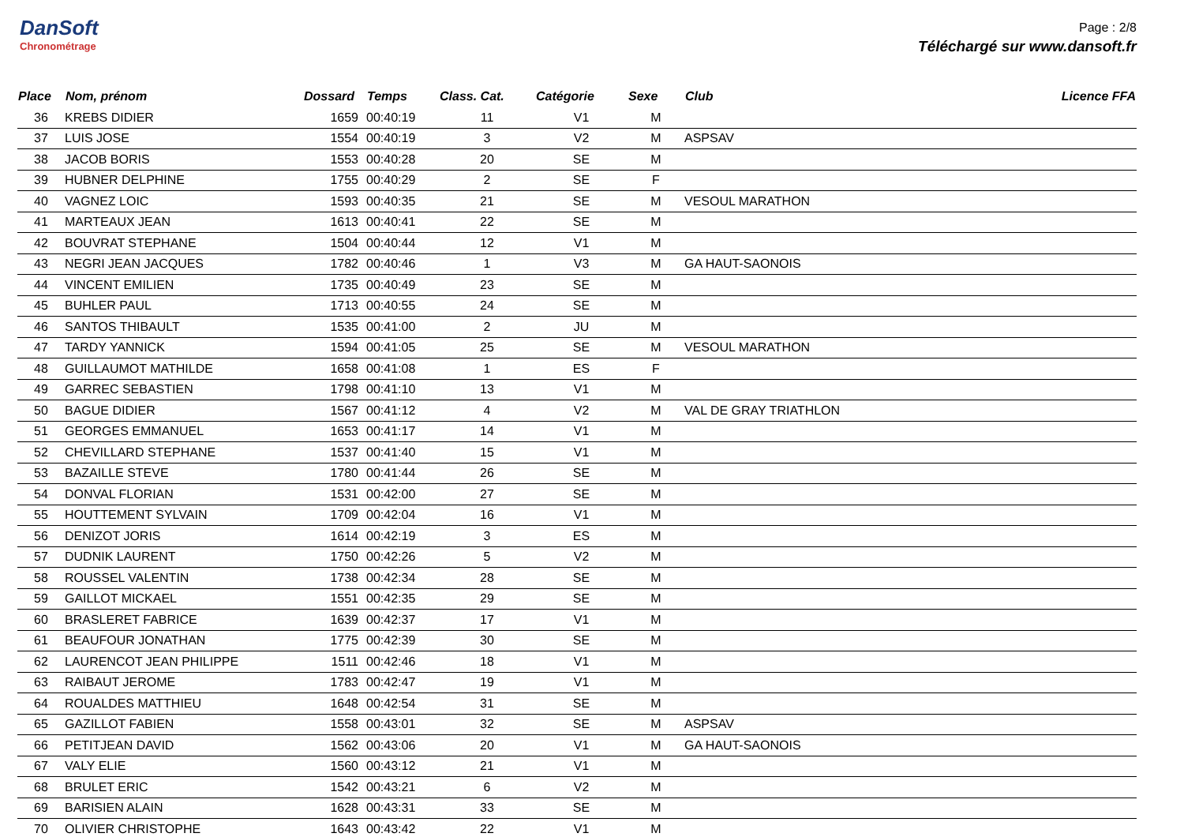DanSoft
Chronométrage
Page : 2/8
Téléchargé sur www.dansoft.fr
| Place | Nom, prénom | Dossard | Temps | Class. Cat. | Catégorie | Sexe | Club | Licence FFA |
| --- | --- | --- | --- | --- | --- | --- | --- | --- |
| 36 | KREBS DIDIER | 1659 | 00:40:19 | 11 | V1 | M | | |
| 37 | LUIS JOSE | 1554 | 00:40:19 | 3 | V2 | M | ASPSAV | |
| 38 | JACOB BORIS | 1553 | 00:40:28 | 20 | SE | M | | |
| 39 | HUBNER DELPHINE | 1755 | 00:40:29 | 2 | SE | F | | |
| 40 | VAGNEZ LOIC | 1593 | 00:40:35 | 21 | SE | M | VESOUL MARATHON | |
| 41 | MARTEAUX JEAN | 1613 | 00:40:41 | 22 | SE | M | | |
| 42 | BOUVRAT STEPHANE | 1504 | 00:40:44 | 12 | V1 | M | | |
| 43 | NEGRI JEAN JACQUES | 1782 | 00:40:46 | 1 | V3 | M | GA HAUT-SAONOIS | |
| 44 | VINCENT EMILIEN | 1735 | 00:40:49 | 23 | SE | M | | |
| 45 | BUHLER PAUL | 1713 | 00:40:55 | 24 | SE | M | | |
| 46 | SANTOS THIBAULT | 1535 | 00:41:00 | 2 | JU | M | | |
| 47 | TARDY YANNICK | 1594 | 00:41:05 | 25 | SE | M | VESOUL MARATHON | |
| 48 | GUILLAUMOT MATHILDE | 1658 | 00:41:08 | 1 | ES | F | | |
| 49 | GARREC SEBASTIEN | 1798 | 00:41:10 | 13 | V1 | M | | |
| 50 | BAGUE DIDIER | 1567 | 00:41:12 | 4 | V2 | M | VAL DE GRAY TRIATHLON | |
| 51 | GEORGES EMMANUEL | 1653 | 00:41:17 | 14 | V1 | M | | |
| 52 | CHEVILLARD STEPHANE | 1537 | 00:41:40 | 15 | V1 | M | | |
| 53 | BAZAILLE STEVE | 1780 | 00:41:44 | 26 | SE | M | | |
| 54 | DONVAL FLORIAN | 1531 | 00:42:00 | 27 | SE | M | | |
| 55 | HOUTTEMENT SYLVAIN | 1709 | 00:42:04 | 16 | V1 | M | | |
| 56 | DENIZOT JORIS | 1614 | 00:42:19 | 3 | ES | M | | |
| 57 | DUDNIK LAURENT | 1750 | 00:42:26 | 5 | V2 | M | | |
| 58 | ROUSSEL VALENTIN | 1738 | 00:42:34 | 28 | SE | M | | |
| 59 | GAILLOT MICKAEL | 1551 | 00:42:35 | 29 | SE | M | | |
| 60 | BRASLERET FABRICE | 1639 | 00:42:37 | 17 | V1 | M | | |
| 61 | BEAUFOUR JONATHAN | 1775 | 00:42:39 | 30 | SE | M | | |
| 62 | LAURENCOT JEAN PHILIPPE | 1511 | 00:42:46 | 18 | V1 | M | | |
| 63 | RAIBAUT JEROME | 1783 | 00:42:47 | 19 | V1 | M | | |
| 64 | ROUALDES MATTHIEU | 1648 | 00:42:54 | 31 | SE | M | | |
| 65 | GAZILLOT FABIEN | 1558 | 00:43:01 | 32 | SE | M | ASPSAV | |
| 66 | PETITJEAN DAVID | 1562 | 00:43:06 | 20 | V1 | M | GA HAUT-SAONOIS | |
| 67 | VALY ELIE | 1560 | 00:43:12 | 21 | V1 | M | | |
| 68 | BRULET ERIC | 1542 | 00:43:21 | 6 | V2 | M | | |
| 69 | BARISIEN ALAIN | 1628 | 00:43:31 | 33 | SE | M | | |
| 70 | OLIVIER CHRISTOPHE | 1643 | 00:43:42 | 22 | V1 | M | | |